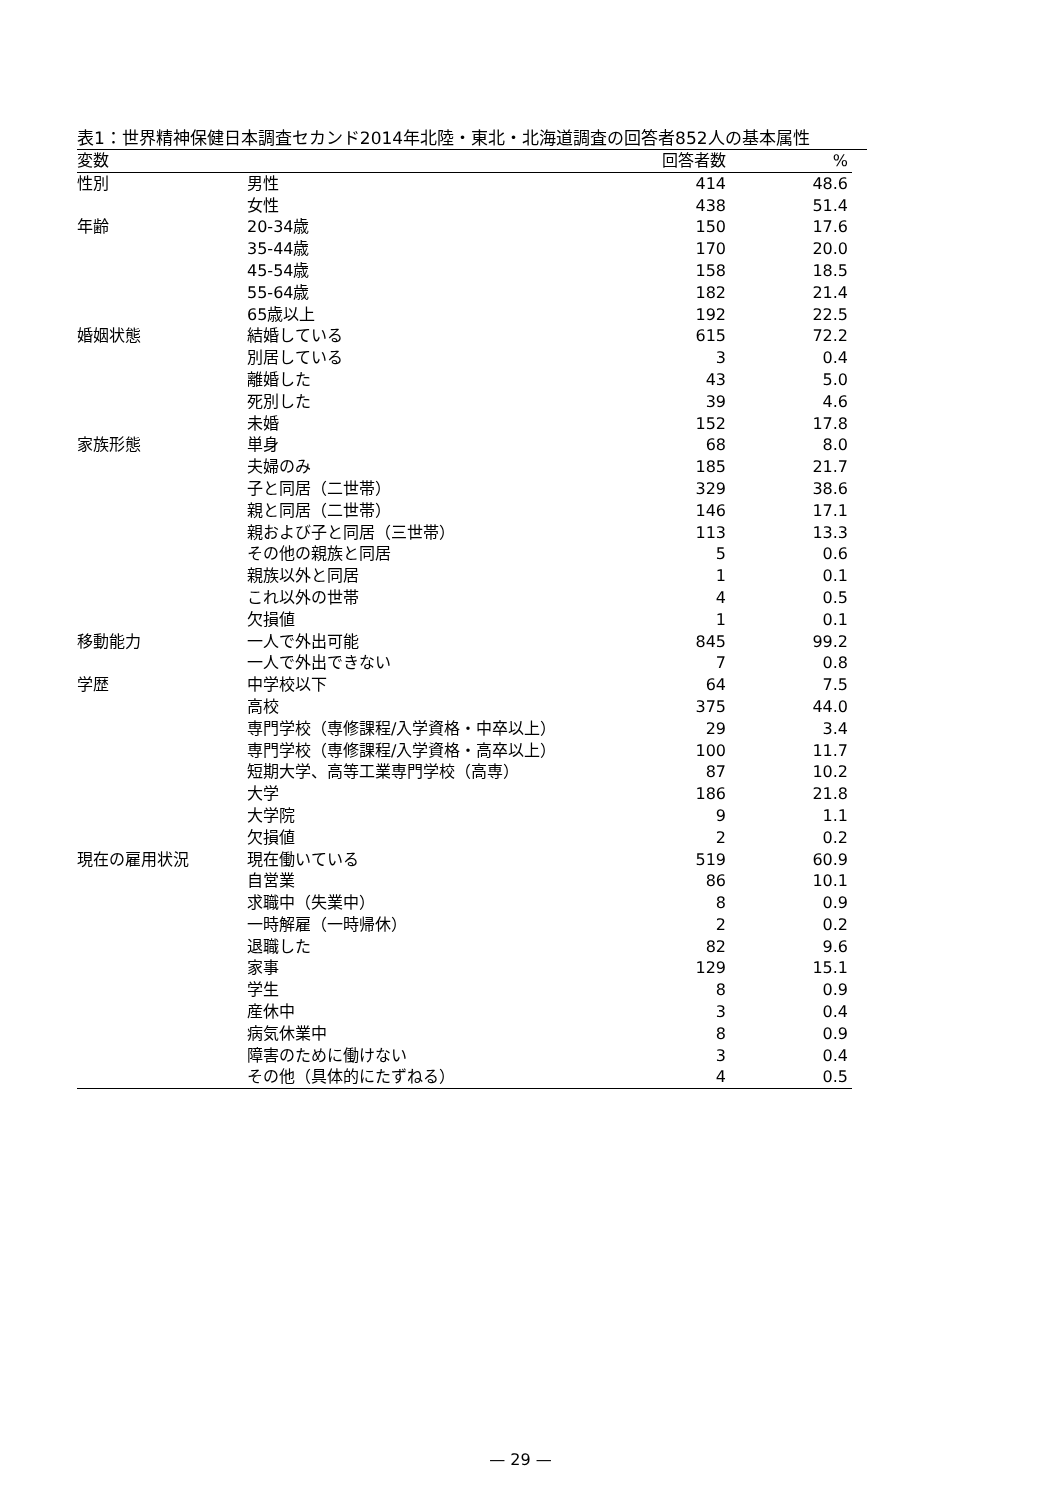表1：世界精神保健日本調査セカンド2014年北陸・東北・北海道調査の回答者852人の基本属性
| 変数 | | 回答者数 | % |
| --- | --- | --- | --- |
| 性別 | 男性 | 414 | 48.6 |
| | 女性 | 438 | 51.4 |
| 年齢 | 20-34歳 | 150 | 17.6 |
| | 35-44歳 | 170 | 20.0 |
| | 45-54歳 | 158 | 18.5 |
| | 55-64歳 | 182 | 21.4 |
| | 65歳以上 | 192 | 22.5 |
| 婚姻状態 | 結婚している | 615 | 72.2 |
| | 別居している | 3 | 0.4 |
| | 離婚した | 43 | 5.0 |
| | 死別した | 39 | 4.6 |
| | 未婚 | 152 | 17.8 |
| 家族形態 | 単身 | 68 | 8.0 |
| | 夫婦のみ | 185 | 21.7 |
| | 子と同居（二世帯） | 329 | 38.6 |
| | 親と同居（二世帯） | 146 | 17.1 |
| | 親および子と同居（三世帯） | 113 | 13.3 |
| | その他の親族と同居 | 5 | 0.6 |
| | 親族以外と同居 | 1 | 0.1 |
| | これ以外の世帯 | 4 | 0.5 |
| | 欠損値 | 1 | 0.1 |
| 移動能力 | 一人で外出可能 | 845 | 99.2 |
| | 一人で外出できない | 7 | 0.8 |
| 学歴 | 中学校以下 | 64 | 7.5 |
| | 高校 | 375 | 44.0 |
| | 専門学校（専修課程/入学資格・中卒以上） | 29 | 3.4 |
| | 専門学校（専修課程/入学資格・高卒以上） | 100 | 11.7 |
| | 短期大学、高等工業専門学校（高専） | 87 | 10.2 |
| | 大学 | 186 | 21.8 |
| | 大学院 | 9 | 1.1 |
| | 欠損値 | 2 | 0.2 |
| 現在の雇用状況 | 現在働いている | 519 | 60.9 |
| | 自営業 | 86 | 10.1 |
| | 求職中（失業中） | 8 | 0.9 |
| | 一時解雇（一時帰休） | 2 | 0.2 |
| | 退職した | 82 | 9.6 |
| | 家事 | 129 | 15.1 |
| | 学生 | 8 | 0.9 |
| | 産休中 | 3 | 0.4 |
| | 病気休業中 | 8 | 0.9 |
| | 障害のために働けない | 3 | 0.4 |
| | その他（具体的にたずねる） | 4 | 0.5 |
— 29 —